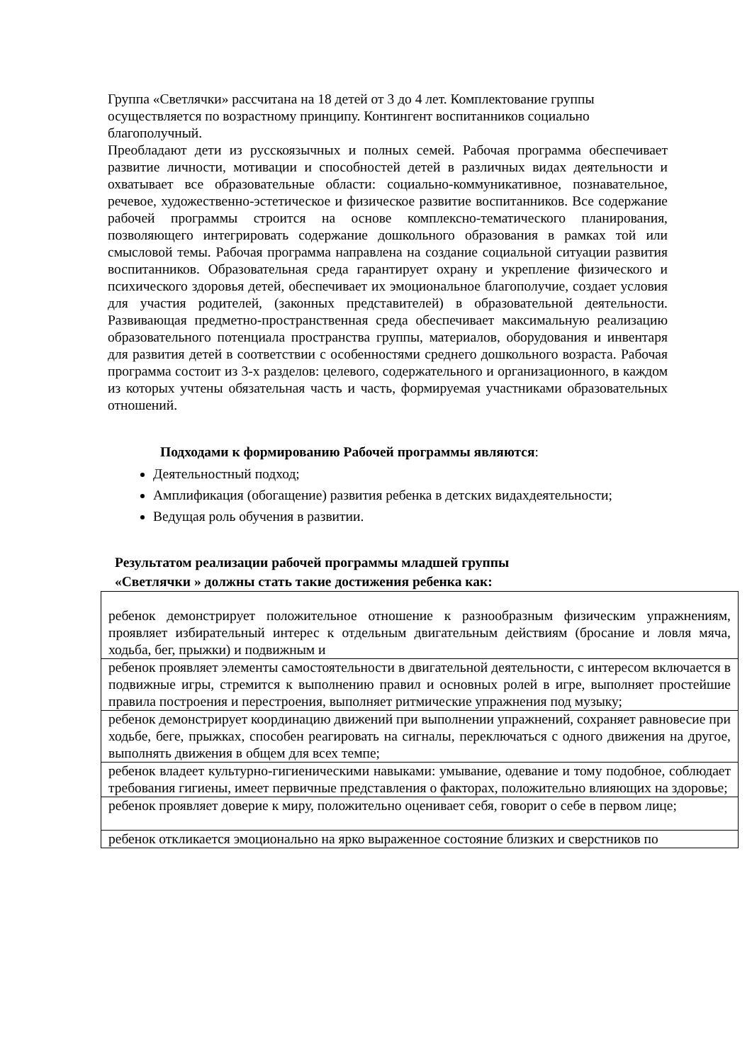Группа «Светлячки» рассчитана на 18 детей от 3 до 4 лет. Комплектование группы осуществляется по возрастному принципу. Контингент воспитанников социально благополучный.
Преобладают дети из русскоязычных и полных семей. Рабочая программа обеспечивает развитие личности, мотивации и способностей детей в различных видах деятельности и охватывает все образовательные области: социально-коммуникативное, познавательное, речевое, художественно-эстетическое и физическое развитие воспитанников. Все содержание рабочей программы строится на основе комплексно-тематического планирования, позволяющего интегрировать содержание дошкольного образования в рамках той или смысловой темы. Рабочая программа направлена на создание социальной ситуации развития воспитанников. Образовательная среда гарантирует охрану и укрепление физического и психического здоровья детей, обеспечивает их эмоциональное благополучие, создает условия для участия родителей, (законных представителей) в образовательной деятельности. Развивающая предметно-пространственная среда обеспечивает максимальную реализацию образовательного потенциала пространства группы, материалов, оборудования и инвентаря для развития детей в соответствии с особенностями среднего дошкольного возраста. Рабочая программа состоит из 3-х разделов: целевого, содержательного и организационного, в каждом из которых учтены обязательная часть и часть, формируемая участниками образовательных отношений.
Подходами к формированию Рабочей программы являются:
Деятельностный подход;
Амплификация (обогащение) развития ребенка в детских видахдеятельности;
Ведущая роль обучения в развитии.
Результатом реализации рабочей программы младшей группы
«Светлячки » должны стать такие достижения ребенка как:
| ребенок демонстрирует положительное отношение к разнообразным физическим упражнениям, проявляет избирательный интерес к отдельным двигательным действиям (бросание и ловля мяча, ходьба, бег, прыжки) и подвижным и |
| ребенок проявляет элементы самостоятельности в двигательной деятельности, с интересом включается в подвижные игры, стремится к выполнению правил и основных ролей в игре, выполняет простейшие правила построения и перестроения, выполняет ритмические упражнения под музыку; |
| ребенок демонстрирует координацию движений при выполнении упражнений, сохраняет равновесие при ходьбе, беге, прыжках, способен реагировать на сигналы, переключаться с одного движения на другое, выполнять движения в общем для всех темпе; |
| ребенок владеет культурно-гигиеническими навыками: умывание, одевание и тому подобное, соблюдает требования гигиены, имеет первичные представления о факторах, положительно влияющих на здоровье; |
| ребенок проявляет доверие к миру, положительно оценивает себя, говорит о себе в первом лице; |
| ребенок откликается эмоционально на ярко выраженное состояние близких и сверстников по |